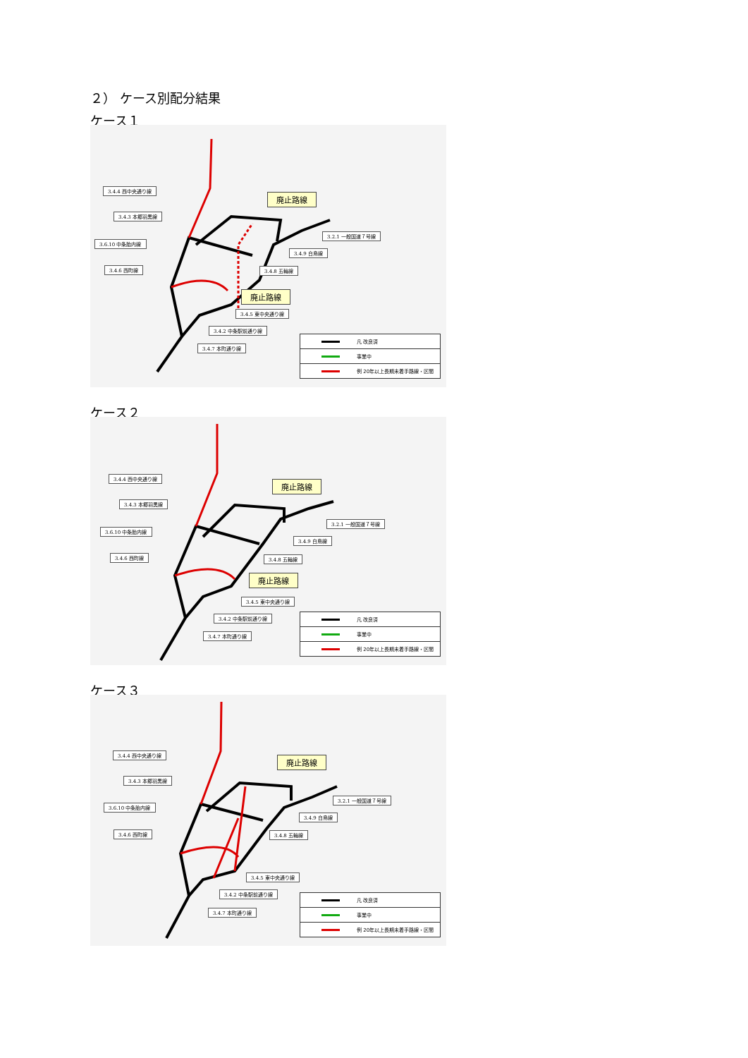２） ケース別配分結果
ケース１
3.4.4 西中央通り線
3.4.3 本郷羽黒線
3.6.10 中条胎内線
3.4.6 西町線
廃止路線
3.2.1 一般国道７号線
3.4.9 白鳥線
3.4.8 五輪線
廃止路線
3.4.5 東中央通り線
3.4.2 中条駅前通り線
3.4.7 本町通り線
凡 改良済
事業中
例 20年以上長期未着手路線・区間
ケース２
3.4.4 西中央通り線
3.4.3 本郷羽黒線
3.6.10 中条胎内線
3.4.6 西町線
廃止路線
3.2.1 一般国道７号線
3.4.9 白鳥線
3.4.8 五輪線
廃止路線
3.4.5 東中央通り線
3.4.2 中条駅前通り線
3.4.7 本町通り線
凡 改良済
事業中
例 20年以上長期未着手路線・区間
ケース３
3.4.4 西中央通り線
3.4.3 本郷羽黒線
3.6.10 中条胎内線
3.4.6 西町線
廃止路線
3.2.1 一般国道７号線
3.4.9 白鳥線
3.4.8 五輪線
3.4.5 東中央通り線
3.4.2 中条駅前通り線
3.4.7 本町通り線
凡 改良済
事業中
例 20年以上長期未着手路線・区間